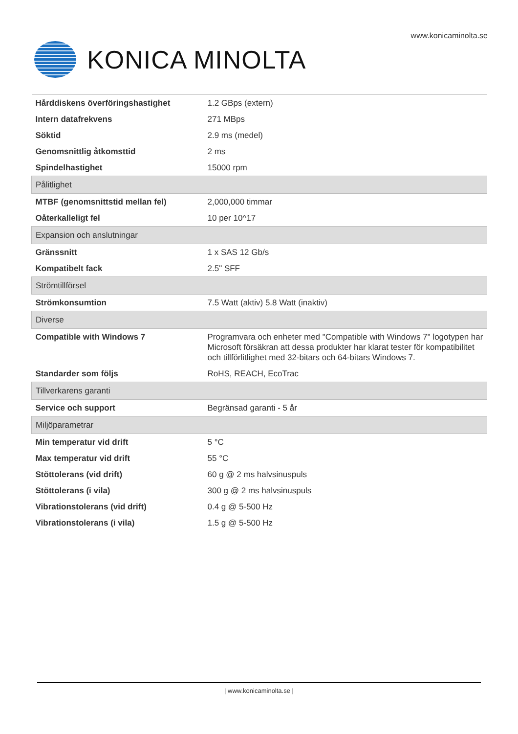www.konicaminolta.se
KONICA MINOLTA
| Hårddiskens överföringshastighet | 1.2 GBps (extern) |
| Intern datafrekvens | 271 MBps |
| Söktid | 2.9 ms (medel) |
| Genomsnittlig åtkomsttid | 2 ms |
| Spindelhastighet | 15000 rpm |
| Pålitlighet | |
| MTBF (genomsnittstid mellan fel) | 2,000,000 timmar |
| Oåterkalleligt fel | 10 per 10^17 |
| Expansion och anslutningar | |
| Gränssnitt | 1 x SAS 12 Gb/s |
| Kompatibelt fack | 2.5" SFF |
| Strömtillförsel | |
| Strömkonsumtion | 7.5 Watt (aktiv) 5.8 Watt (inaktiv) |
| Diverse | |
| Compatible with Windows 7 | Programvara och enheter med "Compatible with Windows 7" logotypen har Microsoft försäkran att dessa produkter har klarat tester för kompatibilitet och tillförlitlighet med 32-bitars och 64-bitars Windows 7. |
| Standarder som följs | RoHS, REACH, EcoTrac |
| Tillverkarens garanti | |
| Service och support | Begränsad garanti - 5 år |
| Miljöparametrar | |
| Min temperatur vid drift | 5 °C |
| Max temperatur vid drift | 55 °C |
| Stöttolerans (vid drift) | 60 g @ 2 ms halvsinuspuls |
| Stöttolerans (i vila) | 300 g @ 2 ms halvsinuspuls |
| Vibrationstolerans (vid drift) | 0.4 g @ 5-500 Hz |
| Vibrationstolerans (i vila) | 1.5 g @ 5-500 Hz |
| www.konicaminolta.se |